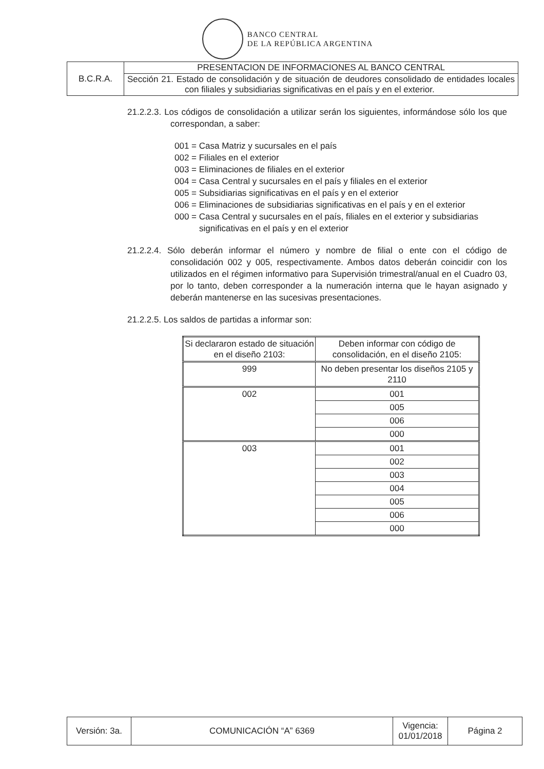BANCO CENTRAL
DE LA REPÚBLICA ARGENTINA
| B.C.R.A. | PRESENTACION DE INFORMACIONES AL BANCO CENTRAL |
| | Sección 21. Estado de consolidación y de situación de deudores consolidado de entidades locales con filiales y subsidiarias significativas en el país y en el exterior. |
21.2.2.3. Los códigos de consolidación a utilizar serán los siguientes, informándose sólo los que correspondan, a saber:
001 = Casa Matriz y sucursales en el país
002 = Filiales en el exterior
003 = Eliminaciones de filiales en el exterior
004 = Casa Central y sucursales en el país y filiales en el exterior
005 = Subsidiarias significativas en el país y en el exterior
006 = Eliminaciones de subsidiarias significativas en el país y en el exterior
000 = Casa Central y sucursales en el país, filiales en el exterior y subsidiarias significativas en el país y en el exterior
21.2.2.4. Sólo deberán informar el número y nombre de filial o ente con el código de consolidación 002 y 005, respectivamente. Ambos datos deberán coincidir con los utilizados en el régimen informativo para Supervisión trimestral/anual en el Cuadro 03, por lo tanto, deben corresponder a la numeración interna que le hayan asignado y deberán mantenerse en las sucesivas presentaciones.
21.2.2.5. Los saldos de partidas a informar son:
| Si declararon estado de situación en el diseño 2103: | Deben informar con código de consolidación, en el diseño 2105: |
| 999 | No deben presentar los diseños 2105 y 2110 |
| 002 | 001 |
| | 005 |
| | 006 |
| | 000 |
| 003 | 001 |
| | 002 |
| | 003 |
| | 004 |
| | 005 |
| | 006 |
| | 000 |
| Versión: 3a. | COMUNICACIÓN “A” 6369 | Vigencia: 01/01/2018 | Página 2 |